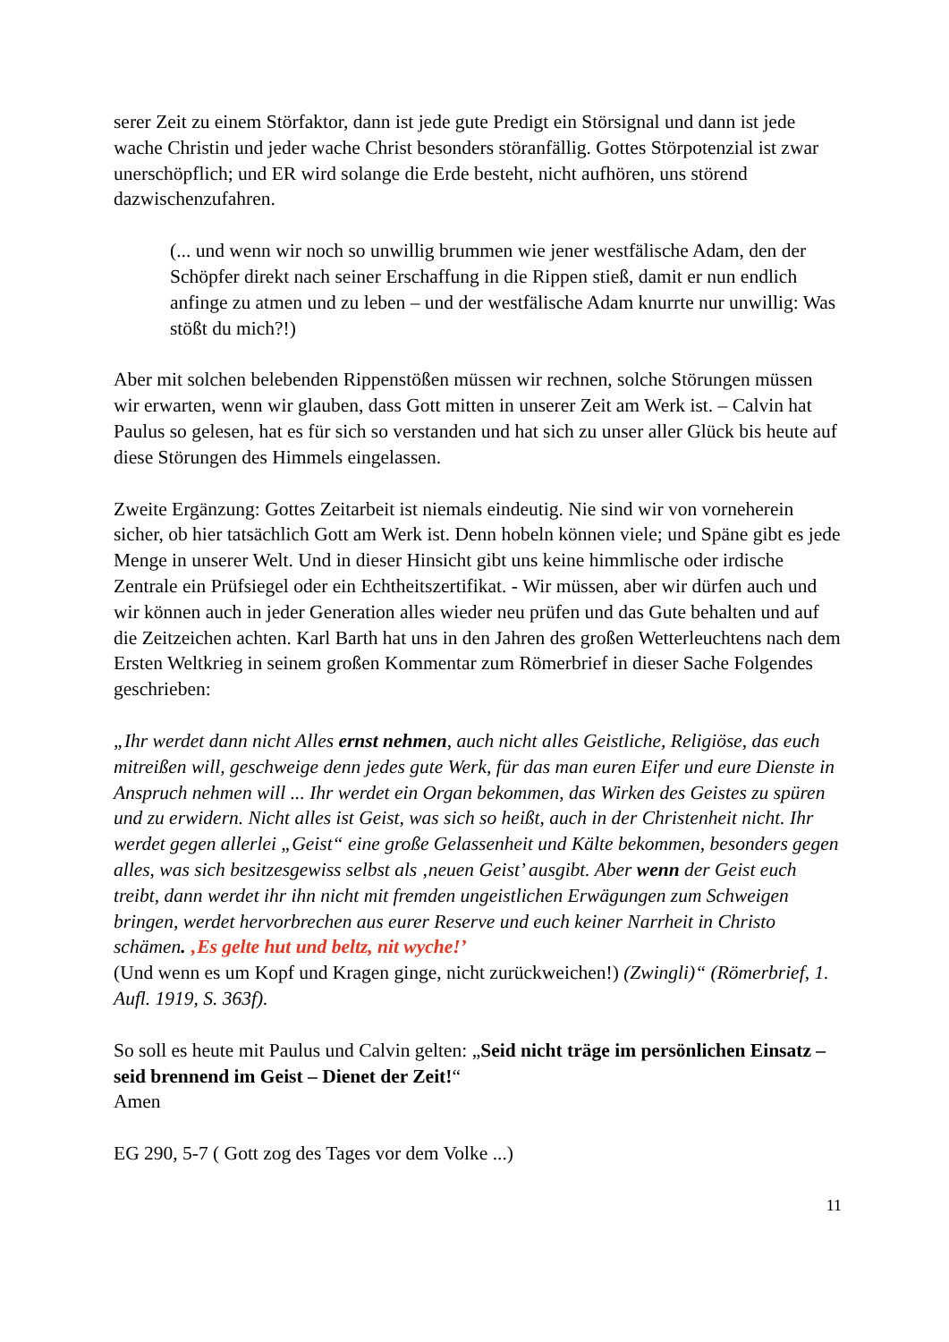serer Zeit zu einem Störfaktor, dann ist jede gute Predigt ein Störsignal und dann ist jede wache Christin und jeder wache Christ besonders störanfällig. Gottes Störpotenzial ist zwar unerschöpflich; und ER wird solange die Erde besteht, nicht aufhören, uns störend dazwischenzufahren.
(... und wenn wir noch so unwillig brummen wie jener westfälische Adam, den der Schöpfer direkt nach seiner Erschaffung in die Rippen stieß, damit er nun endlich anfinge zu atmen und zu leben – und der westfälische Adam knurrte nur unwillig: Was stößt du mich?!)
Aber mit solchen belebenden Rippenstößen müssen wir rechnen, solche Störungen müssen wir erwarten, wenn wir glauben, dass Gott mitten in unserer Zeit am Werk ist. – Calvin hat Paulus so gelesen, hat es für sich so verstanden und hat sich zu unser aller Glück bis heute auf diese Störungen des Himmels eingelassen.
Zweite Ergänzung: Gottes Zeitarbeit ist niemals eindeutig. Nie sind wir von vorneherein sicher, ob hier tatsächlich Gott am Werk ist. Denn hobeln können viele; und Späne gibt es jede Menge in unserer Welt. Und in dieser Hinsicht gibt uns keine himmlische oder irdische Zentrale ein Prüfsiegel oder ein Echtheitszertifikat. - Wir müssen, aber wir dürfen auch und wir können auch in jeder Generation alles wieder neu prüfen und das Gute behalten und auf die Zeitzeichen achten. Karl Barth hat uns in den Jahren des großen Wetterleuchtens nach dem Ersten Weltkrieg in seinem großen Kommentar zum Römerbrief in dieser Sache Folgendes geschrieben:
„Ihr werdet dann nicht Alles ernst nehmen, auch nicht alles Geistliche, Religiöse, das euch mitreißen will, geschweige denn jedes gute Werk, für das man euren Eifer und eure Dienste in Anspruch nehmen will ... Ihr werdet ein Organ bekommen, das Wirken des Geistes zu spüren und zu erwidern. Nicht alles ist Geist, was sich so heißt, auch in der Christenheit nicht. Ihr werdet gegen allerlei „Geist“ eine große Gelassenheit und Kälte bekommen, besonders gegen alles, was sich besitzesgewiss selbst als ‚neuen Geist’ ausgibt. Aber wenn der Geist euch treibt, dann werdet ihr ihn nicht mit fremden ungeistlichen Erwägungen zum Schweigen bringen, werdet hervorbrechen aus eurer Reserve und euch keiner Narrheit in Christo schämen. ‚Es gelte hut und beltz, nit wyche!’
(Und wenn es um Kopf und Kragen ginge, nicht zurückweichen!) (Zwingli)“ (Römerbrief, 1. Aufl. 1919, S. 363f).
So soll es heute mit Paulus und Calvin gelten: „Seid nicht träge im persönlichen Einsatz – seid brennend im Geist – Dienet der Zeit!“
Amen
EG 290, 5-7 ( Gott zog des Tages vor dem Volke ...)
11